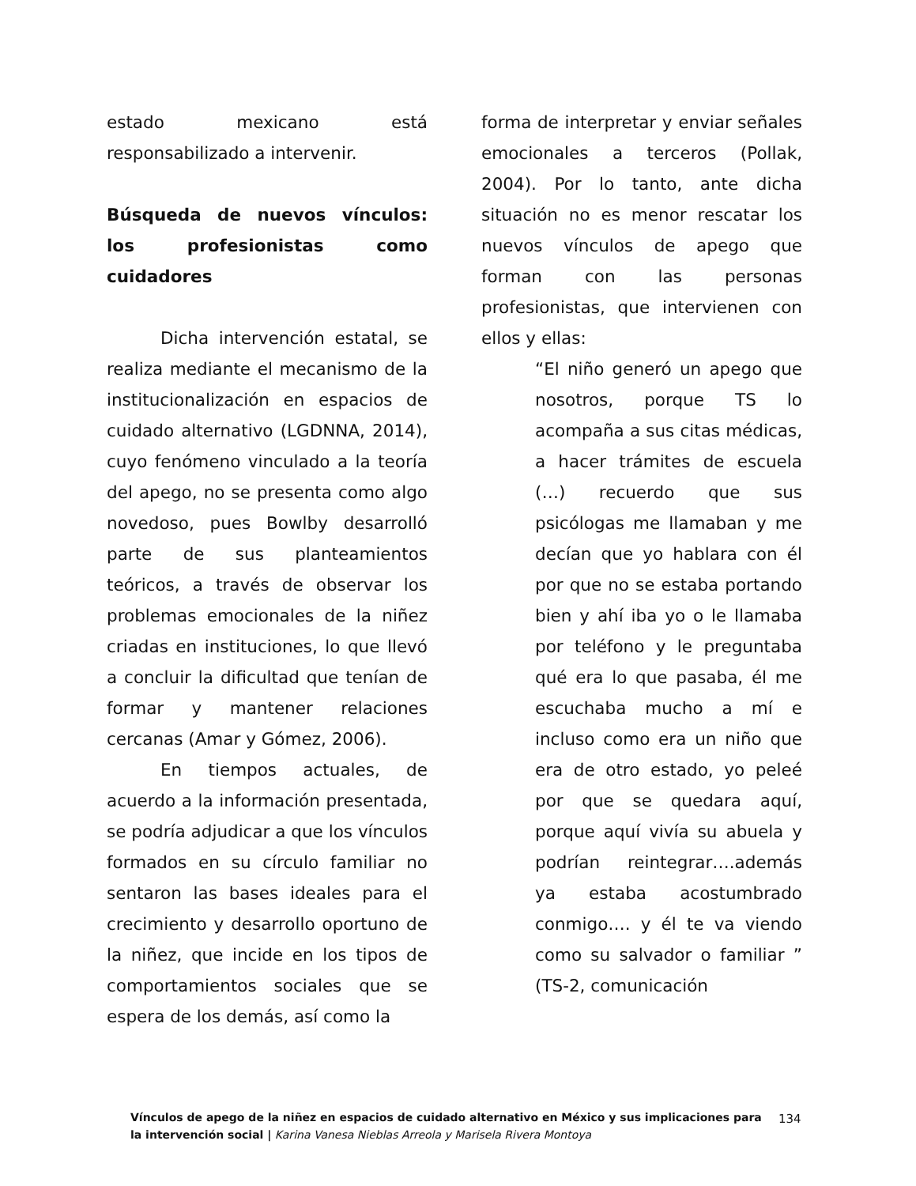estado mexicano está responsabilizado a intervenir.
Búsqueda de nuevos vínculos: los profesionistas como cuidadores
Dicha intervención estatal, se realiza mediante el mecanismo de la institucionalización en espacios de cuidado alternativo (LGDNNA, 2014), cuyo fenómeno vinculado a la teoría del apego, no se presenta como algo novedoso, pues Bowlby desarrolló parte de sus planteamientos teóricos, a través de observar los problemas emocionales de la niñez criadas en instituciones, lo que llevó a concluir la dificultad que tenían de formar y mantener relaciones cercanas (Amar y Gómez, 2006).
En tiempos actuales, de acuerdo a la información presentada, se podría adjudicar a que los vínculos formados en su círculo familiar no sentaron las bases ideales para el crecimiento y desarrollo oportuno de la niñez, que incide en los tipos de comportamientos sociales que se espera de los demás, así como la
forma de interpretar y enviar señales emocionales a terceros (Pollak, 2004). Por lo tanto, ante dicha situación no es menor rescatar los nuevos vínculos de apego que forman con las personas profesionistas, que intervienen con ellos y ellas:
“El niño generó un apego que nosotros, porque TS lo acompaña a sus citas médicas, a hacer trámites de escuela (…) recuerdo que sus psicólogas me llamaban y me decían que yo hablara con él por que no se estaba portando bien y ahí iba yo o le llamaba por teléfono y le preguntaba qué era lo que pasaba, él me escuchaba mucho a mí e incluso como era un niño que era de otro estado, yo peleé por que se quedara aquí, porque aquí vivía su abuela y podrían reintegrar….además ya estaba acostumbrado conmigo…. y él te va viendo como su salvador o familiar ” (TS-2, comunicación
Vínculos de apego de la niñez en espacios de cuidado alternativo en México y sus implicaciones para la intervención social | Karina Vanesa Nieblas Arreola y Marisela Rivera Montoya
134